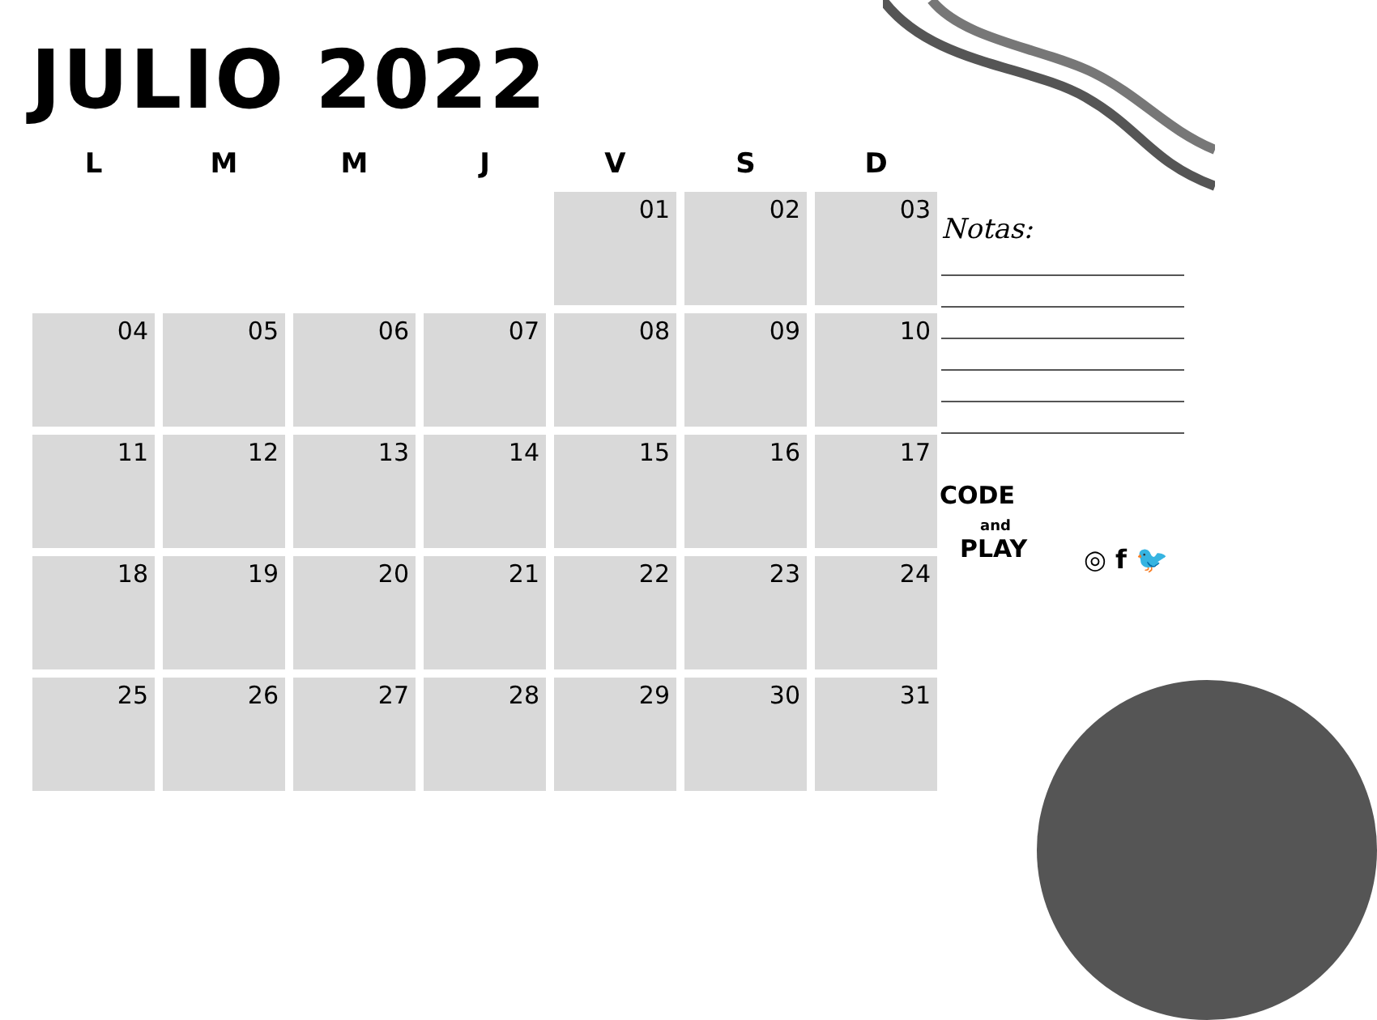JULIO 2022
| L | M | M | J | V | S | D |
| --- | --- | --- | --- | --- | --- | --- |
| | | | | 01 | 02 | 03 |
| 04 | 05 | 06 | 07 | 08 | 09 | 10 |
| 11 | 12 | 13 | 14 | 15 | 16 | 17 |
| 18 | 19 | 20 | 21 | 22 | 23 | 24 |
| 25 | 26 | 27 | 28 | 29 | 30 | 31 |
Notas:
CODE
and
PLAY
◎ f 🐦